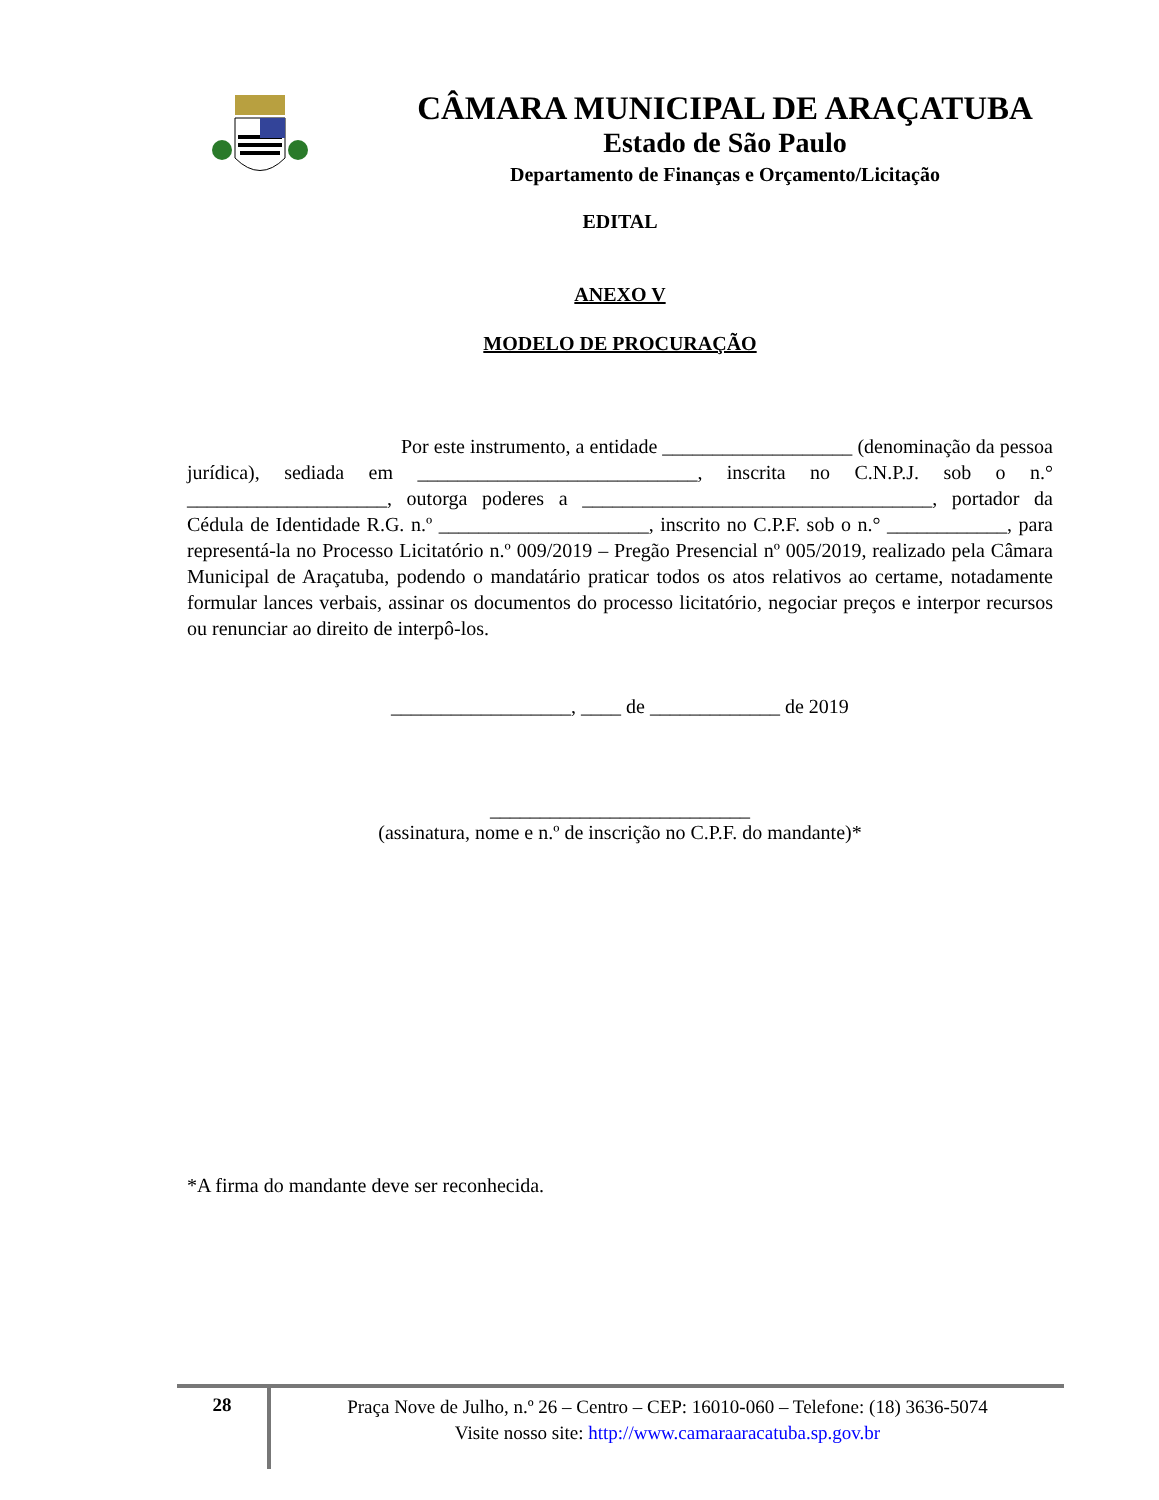CÂMARA MUNICIPAL DE ARAÇATUBA
Estado de São Paulo
Departamento de Finanças e Orçamento/Licitação
EDITAL
ANEXO V
MODELO DE PROCURAÇÃO
Por este instrumento, a entidade ___________________ (denominação da pessoa jurídica), sediada em ____________________________, inscrita no C.N.P.J. sob o n.° ____________________, outorga poderes a ___________________________________, portador da Cédula de Identidade R.G. n.º _____________________, inscrito no C.P.F. sob o n.° ____________, para representá-la no Processo Licitatório n.º 009/2019 – Pregão Presencial nº 005/2019, realizado pela Câmara Municipal de Araçatuba, podendo o mandatário praticar todos os atos relativos ao certame, notadamente formular lances verbais, assinar os documentos do processo licitatório, negociar preços e interpor recursos ou renunciar ao direito de interpô-los.
__________________, ____ de _____________ de 2019
__________________________
(assinatura, nome e n.º de inscrição no C.P.F. do mandante)*
*A firma do mandante deve ser reconhecida.
28
Praça Nove de Julho, n.º 26 – Centro – CEP: 16010-060 – Telefone: (18) 3636-5074
Visite nosso site: http://www.camaraaracatuba.sp.gov.br